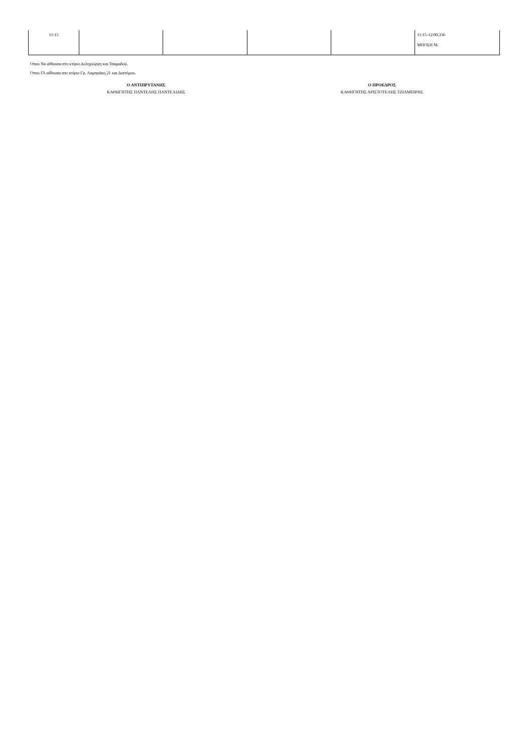| 11:15 | | | | | 11:15-12:00,336 ΜΠΟΣΗ Μ. |
Όπου Νκ αίθουσα στο κτίριο Δεληγιώργη και Τσαμαδού.
Όπου ΓΛ αίθουσα στο κτίριο Γρ. Λαμπράκη 21 και Διστόμου.
Ο ΑΝΤΙΠΡΥΤΑΝΗΣ
ΚΑΘΗΓΗΤΗΣ ΠΑΝΤΕΛΗΣ ΠΑΝΤΕΛΙΔΗΣ
Ο ΠΡΟΕΔΡΟΣ
ΚΑΘΗΓΗΤΗΣ ΑΡΙΣΤΟΤΕΛΗΣ ΤΖΙΑΜΠΙΡΗΣ